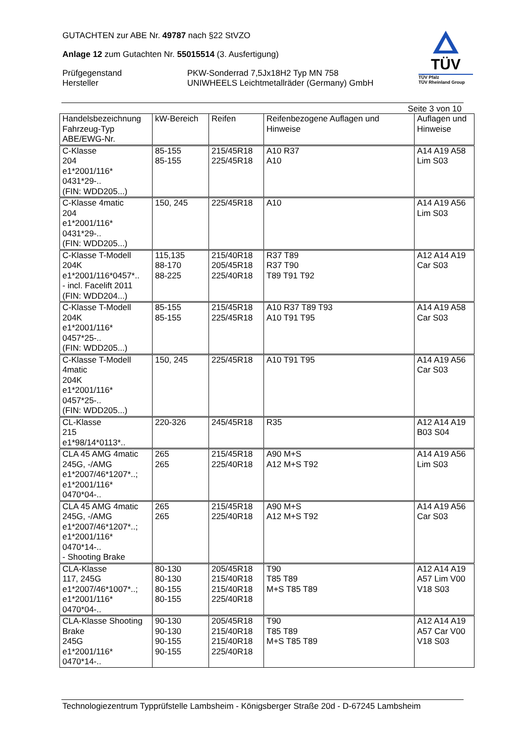GUTACHTEN zur ABE Nr. 49787 nach §22 StVZO
Anlage 12 zum Gutachten Nr. 55015514 (3. Ausfertigung)
Prüfgegenstand
Hersteller
PKW-Sonderrad 7,5Jx18H2 Typ MN 758
UNIWHEELS Leichtmetallräder (Germany) GmbH
TÜV
TÜV Pfalz
TÜV Rheinland Group
Seite 3 von 10
| Handelsbezeichnung Fahrzeug-Typ ABE/EWG-Nr. | kW-Bereich | Reifen | Reifenbezogene Auflagen und Hinweise | Auflagen und Hinweise |
| --- | --- | --- | --- | --- |
| C-Klasse 204 e1*2001/116* 0431*29-.. (FIN: WDD205...) | 85-155 85-155 | 215/45R18 225/45R18 | A10 R37 A10 | A14 A19 A58 Lim S03 |
| C-Klasse 4matic 204 e1*2001/116* 0431*29-.. (FIN: WDD205...) | 150, 245 | 225/45R18 | A10 | A14 A19 A56 Lim S03 |
| C-Klasse T-Modell 204K e1*2001/116*0457*.. - incl. Facelift 2011 (FIN: WDD204...) | 115,135 88-170 88-225 | 215/40R18 205/45R18 225/40R18 | R37 T89 R37 T90 T89 T91 T92 | A12 A14 A19 Car S03 |
| C-Klasse T-Modell 204K e1*2001/116* 0457*25-.. (FIN: WDD205...) | 85-155 85-155 | 215/45R18 225/45R18 | A10 R37 T89 T93 A10 T91 T95 | A14 A19 A58 Car S03 |
| C-Klasse T-Modell 4matic 204K e1*2001/116* 0457*25-.. (FIN: WDD205...) | 150, 245 | 225/45R18 | A10 T91 T95 | A14 A19 A56 Car S03 |
| CL-Klasse 215 e1*98/14*0113*.. | 220-326 | 245/45R18 | R35 | A12 A14 A19 B03 S04 |
| CLA 45 AMG 4matic 245G, -/AMG e1*2007/46*1207*..; e1*2001/116* 0470*04-.. | 265 265 | 215/45R18 225/40R18 | A90 M+S A12 M+S T92 | A14 A19 A56 Lim S03 |
| CLA 45 AMG 4matic 245G, -/AMG e1*2007/46*1207*..; e1*2001/116* 0470*14-.. - Shooting Brake | 265 265 | 215/45R18 225/40R18 | A90 M+S A12 M+S T92 | A14 A19 A56 Car S03 |
| CLA-Klasse 117, 245G e1*2007/46*1007*..; e1*2001/116* 0470*04-.. | 80-130 80-130 80-155 80-155 | 205/45R18 215/40R18 215/40R18 225/40R18 | T90 T85 T89 M+S T85 T89 | A12 A14 A19 A57 Lim V00 V18 S03 |
| CLA-Klasse Shooting Brake 245G e1*2001/116* 0470*14-.. | 90-130 90-130 90-155 90-155 | 205/45R18 215/40R18 215/40R18 225/40R18 | T90 T85 T89 M+S T85 T89 | A12 A14 A19 A57 Car V00 V18 S03 |
Technologiezentrum Typprüfstelle Lambsheim - Königsberger Straße 20d - D-67245 Lambsheim